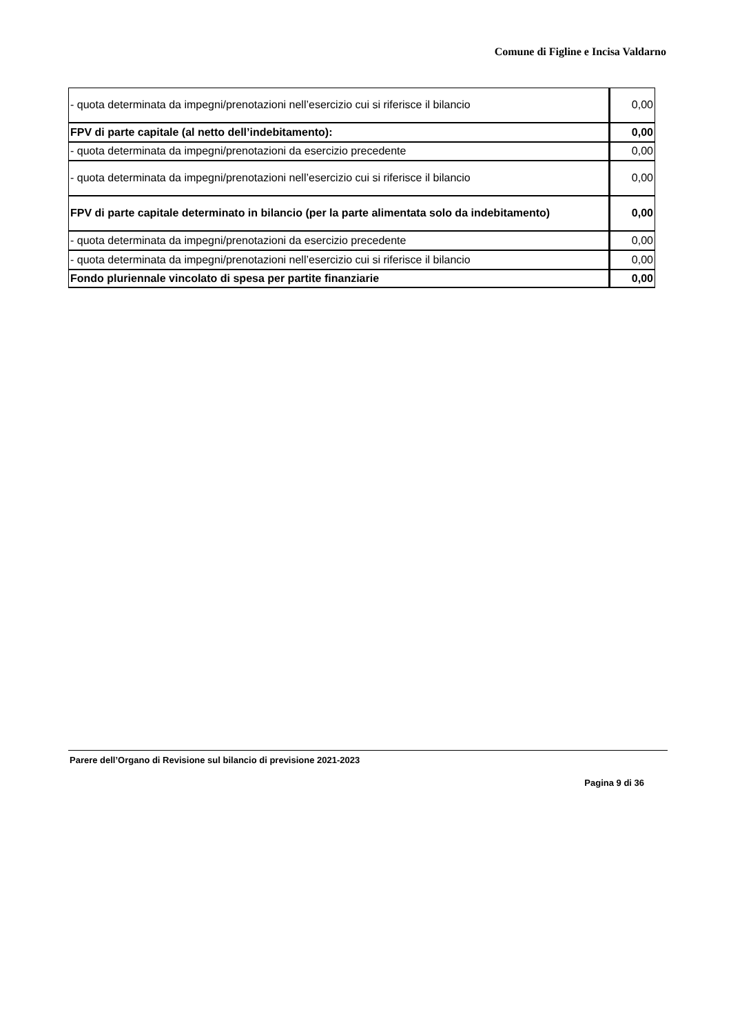Comune di Figline e Incisa Valdarno
| - quota determinata da impegni/prenotazioni nell’esercizio cui si riferisce il bilancio | 0,00 |
| FPV di parte capitale (al netto dell’indebitamento): | 0,00 |
| - quota determinata da impegni/prenotazioni da esercizio precedente | 0,00 |
| - quota determinata da impegni/prenotazioni nell’esercizio cui si riferisce il bilancio | 0,00 |
| FPV di parte capitale determinato in bilancio (per la parte alimentata solo da indebitamento) | 0,00 |
| - quota determinata da impegni/prenotazioni da esercizio precedente | 0,00 |
| - quota determinata da impegni/prenotazioni nell’esercizio cui si riferisce il bilancio | 0,00 |
| Fondo pluriennale vincolato di spesa per partite finanziarie | 0,00 |
Parere dell’Organo di Revisione sul bilancio di previsione 2021-2023
Pagina 9 di 36